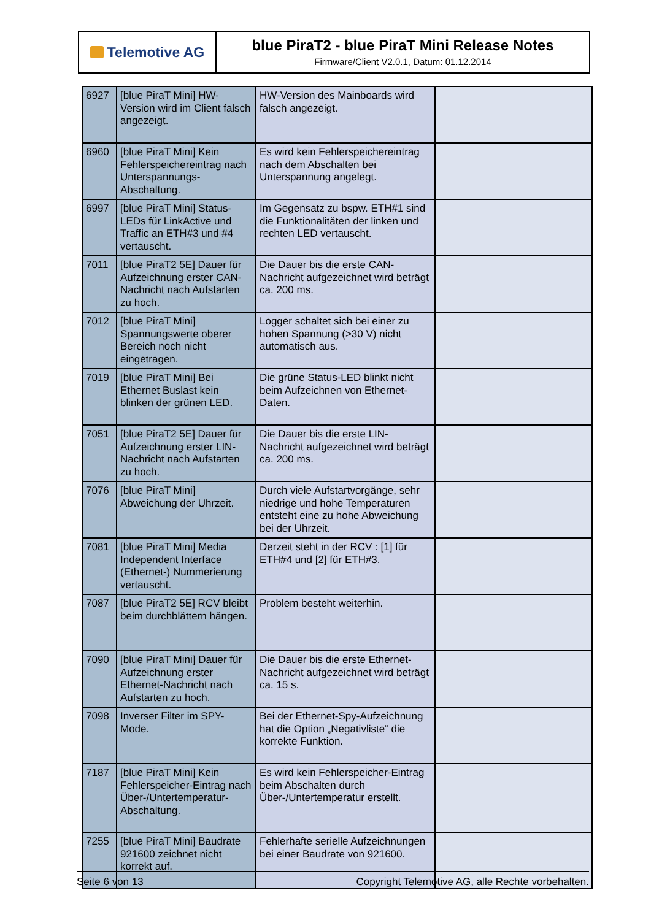Telemotive AG
blue PiraT2 - blue PiraT Mini Release Notes
Firmware/Client V2.0.1, Datum: 01.12.2014
| 6927 | [blue PiraT Mini] HW-Version wird im Client falsch angezeigt. | HW-Version des Mainboards wird falsch angezeigt. | |
| 6960 | [blue PiraT Mini] Kein Fehlerspeichereintrag nach Unterspannungs-Abschaltung. | Es wird kein Fehlerspeichereintrag nach dem Abschalten bei Unterspannung angelegt. | |
| 6997 | [blue PiraT Mini] Status-LEDs für LinkActive und Traffic an ETH#3 und #4 vertauscht. | Im Gegensatz zu bspw. ETH#1 sind die Funktionalitäten der linken und rechten LED vertauscht. | |
| 7011 | [blue PiraT2 5E] Dauer für Aufzeichnung erster CAN-Nachricht nach Aufstarten zu hoch. | Die Dauer bis die erste CAN-Nachricht aufgezeichnet wird beträgt ca. 200 ms. | |
| 7012 | [blue PiraT Mini] Spannungswerte oberer Bereich noch nicht eingetragen. | Logger schaltet sich bei einer zu hohen Spannung (>30 V) nicht automatisch aus. | |
| 7019 | [blue PiraT Mini] Bei Ethernet Buslast kein blinken der grünen LED. | Die grüne Status-LED blinkt nicht beim Aufzeichnen von Ethernet-Daten. | |
| 7051 | [blue PiraT2 5E] Dauer für Aufzeichnung erster LIN-Nachricht nach Aufstarten zu hoch. | Die Dauer bis die erste LIN-Nachricht aufgezeichnet wird beträgt ca. 200 ms. | |
| 7076 | [blue PiraT Mini] Abweichung der Uhrzeit. | Durch viele Aufstartvorgänge, sehr niedrige und hohe Temperaturen entsteht eine zu hohe Abweichung bei der Uhrzeit. | |
| 7081 | [blue PiraT Mini] Media Independent Interface (Ethernet-) Nummerierung vertauscht. | Derzeit steht in der RCV : [1] für ETH#4 und [2] für ETH#3. | |
| 7087 | [blue PiraT2 5E] RCV bleibt beim durchblättern hängen. | Problem besteht weiterhin. | |
| 7090 | [blue PiraT Mini] Dauer für Aufzeichnung erster Ethernet-Nachricht nach Aufstarten zu hoch. | Die Dauer bis die erste Ethernet-Nachricht aufgezeichnet wird beträgt ca. 15 s. | |
| 7098 | Inverser Filter im SPY-Mode. | Bei der Ethernet-Spy-Aufzeichnung hat die Option „Negativliste“ die korrekte Funktion. | |
| 7187 | [blue PiraT Mini] Kein Fehlerspeicher-Eintrag nach Über-/Untertemperatur-Abschaltung. | Es wird kein Fehlerspeicher-Eintrag beim Abschalten durch Über-/Untertemperatur erstellt. | |
| 7255 | [blue PiraT Mini] Baudrate 921600 zeichnet nicht korrekt auf. | Fehlerhafte serielle Aufzeichnungen bei einer Baudrate von 921600. | |
Seite 6 von 13 Copyright Telemotive AG, alle Rechte vorbehalten.